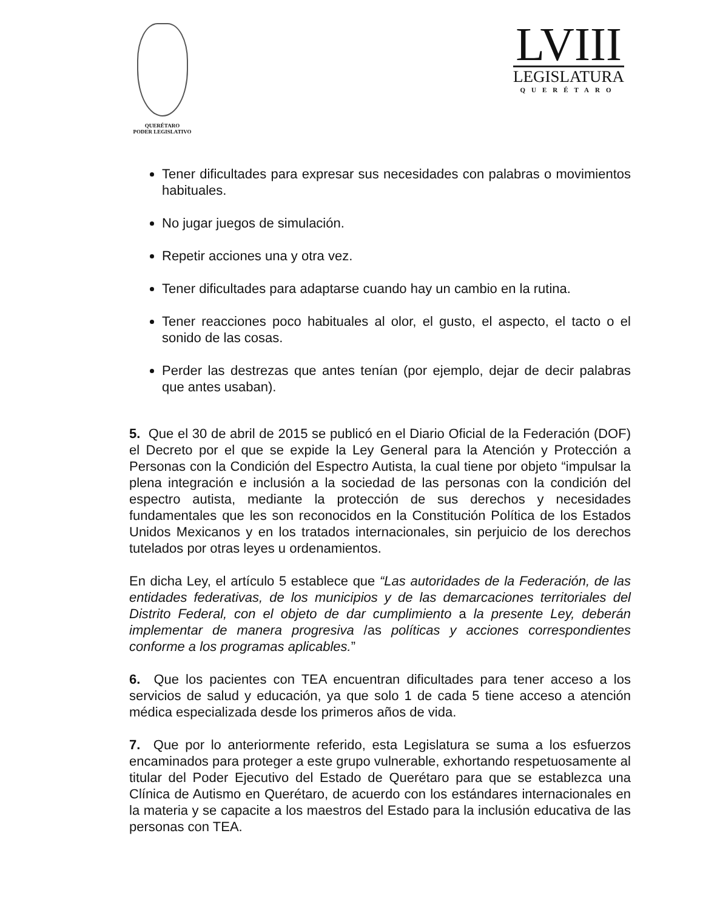QUERÉTARO
PODER LEGISLATIVO
LVIII
LEGISLATURA
QUERÉTARO
Tener dificultades para expresar sus necesidades con palabras o movimientos habituales.
No jugar juegos de simulación.
Repetir acciones una y otra vez.
Tener dificultades para adaptarse cuando hay un cambio en la rutina.
Tener reacciones poco habituales al olor, el gusto, el aspecto, el tacto o el sonido de las cosas.
Perder las destrezas que antes tenían (por ejemplo, dejar de decir palabras que antes usaban).
5. Que el 30 de abril de 2015 se publicó en el Diario Oficial de la Federación (DOF) el Decreto por el que se expide la Ley General para la Atención y Protección a Personas con la Condición del Espectro Autista, la cual tiene por objeto “impulsar la plena integración e inclusión a la sociedad de las personas con la condición del espectro autista, mediante la protección de sus derechos y necesidades fundamentales que les son reconocidos en la Constitución Política de los Estados Unidos Mexicanos y en los tratados internacionales, sin perjuicio de los derechos tutelados por otras leyes u ordenamientos.
En dicha Ley, el artículo 5 establece que “Las autoridades de la Federación, de las entidades federativas, de los municipios y de las demarcaciones territoriales del Distrito Federal, con el objeto de dar cumplimiento a la presente Ley, deberán implementar de manera progresiva /as políticas y acciones correspondientes conforme a los programas aplicables.”
6. Que los pacientes con TEA encuentran dificultades para tener acceso a los servicios de salud y educación, ya que solo 1 de cada 5 tiene acceso a atención médica especializada desde los primeros años de vida.
7. Que por lo anteriormente referido, esta Legislatura se suma a los esfuerzos encaminados para proteger a este grupo vulnerable, exhortando respetuosamente al titular del Poder Ejecutivo del Estado de Querétaro para que se establezca una Clínica de Autismo en Querétaro, de acuerdo con los estándares internacionales en la materia y se capacite a los maestros del Estado para la inclusión educativa de las personas con TEA.